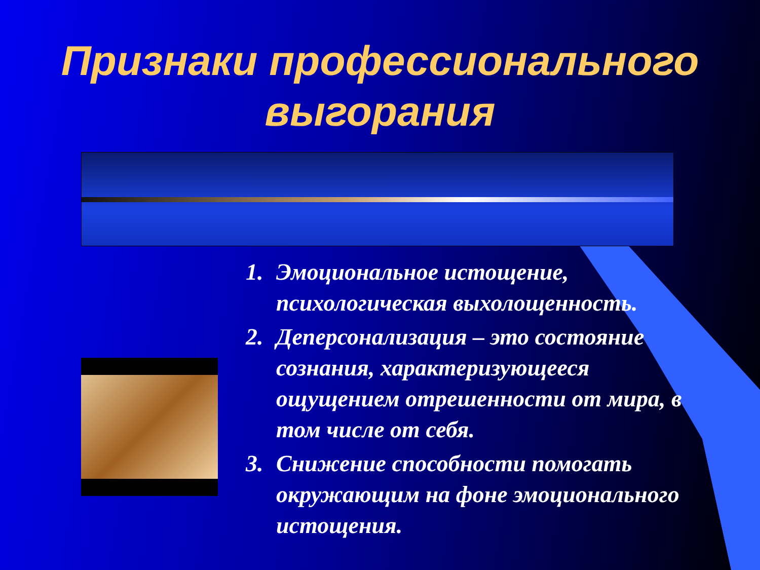Признаки профессионального выгорания
1. Эмоциональное истощение, психологическая выхолощенность.
2. Деперсонализация – это состояние сознания, характеризующееся ощущением отрешенности от мира, в том числе от себя.
3. Снижение способности помогать окружающим на фоне эмоционального истощения.